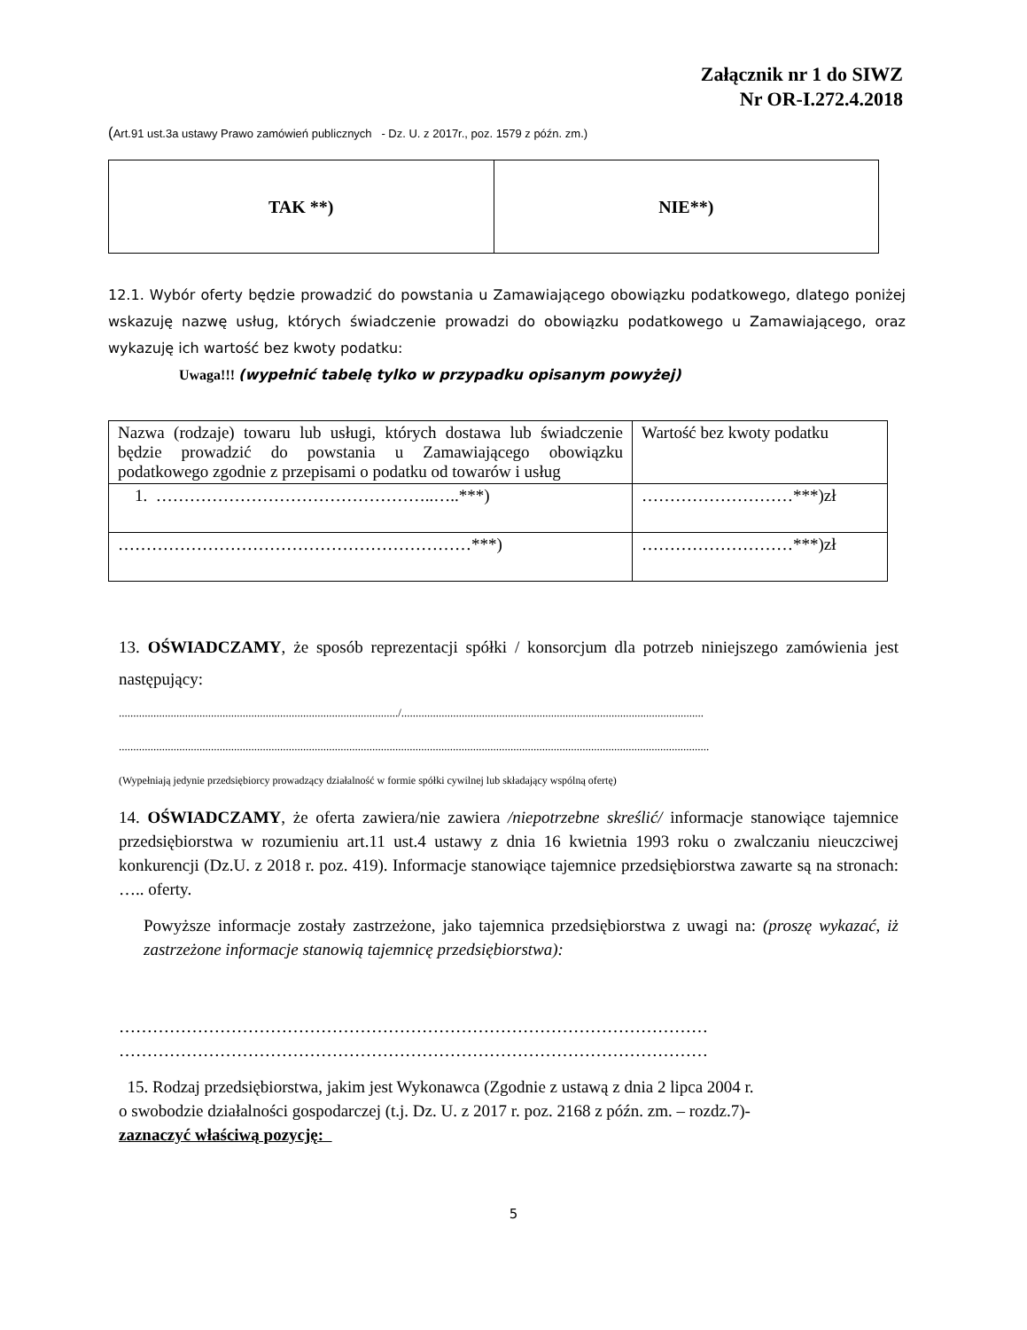Załącznik nr 1 do SIWZ
Nr OR-I.272.4.2018
(Art.91 ust.3a ustawy Prawo zamówień publicznych - Dz. U. z 2017r., poz. 1579 z późn. zm.)
| TAK **) | NIE**) |
12.1. Wybór oferty będzie prowadzić do powstania u Zamawiającego obowiązku podatkowego, dlatego poniżej wskazuję nazwę usług, których świadczenie prowadzi do obowiązku podatkowego u Zamawiającego, oraz wykazuję ich wartość bez kwoty podatku:
Uwaga!!! (wypełnić tabelę tylko w przypadku opisanym powyżej)
| Nazwa (rodzaje) towaru lub usługi, których dostawa lub świadczenie będzie prowadzić do powstania u Zamawiającego obowiązku podatkowego zgodnie z przepisami o podatku od towarów i usług | Wartość bez kwoty podatku |
| 1. …………………………………………..…..***) | ………………………***)zł |
| ………………………………………………………***) | ………………………***)zł |
13. OŚWIADCZAMY, że sposób reprezentacji spółki / konsorcjum dla potrzeb niniejszego zamówienia jest następujący:
................................................................................................./.........................................................................................................
.............................................................................................................................................................................................................
(Wypełniają jedynie przedsiębiorcy prowadzący działalność w formie spółki cywilnej lub składający wspólną ofertę)
14. OŚWIADCZAMY, że oferta zawiera/nie zawiera /niepotrzebne skreślić/ informacje stanowiące tajemnice przedsiębiorstwa w rozumieniu art.11 ust.4 ustawy z dnia 16 kwietnia 1993 roku o zwalczaniu nieuczciwej konkurencji (Dz.U. z 2018 r. poz. 419). Informacje stanowiące tajemnice przedsiębiorstwa zawarte są na stronach: ….. oferty.
Powyższe informacje zostały zastrzeżone, jako tajemnica przedsiębiorstwa z uwagi na: (proszę wykazać, iż zastrzeżone informacje stanowią tajemnicę przedsiębiorstwa):
……………………………………………………………………………………………
……………………………………………………………………………………………
15. Rodzaj przedsiębiorstwa, jakim jest Wykonawca (Zgodnie z ustawą z dnia 2 lipca 2004 r.
o swobodzie działalności gospodarczej (t.j. Dz. U. z 2017 r. poz. 2168 z późn. zm. – rozdz.7)-
zaznaczyć właściwą pozycję:
5